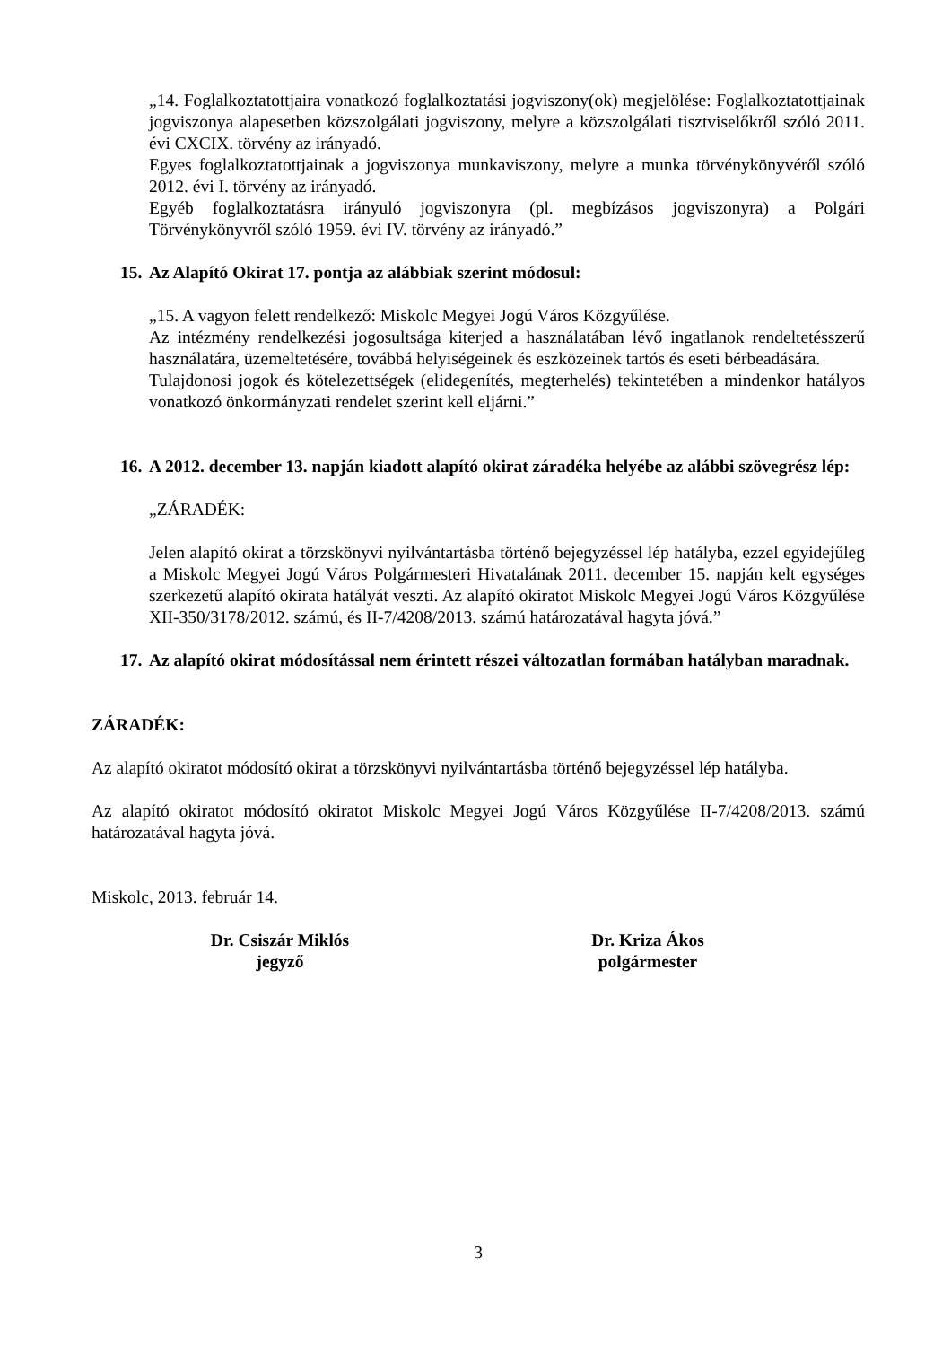„14. Foglalkoztatottjaira vonatkozó foglalkoztatási jogviszony(ok) megjelölése: Foglalkoztatottjainak jogviszonya alapesetben közszolgálati jogviszony, melyre a közszolgálati tisztviselőkről szóló 2011. évi CXCIX. törvény az irányadó.
Egyes foglalkoztatottjainak a jogviszonya munkaviszony, melyre a munka törvénykönyvéről szóló 2012. évi I. törvény az irányadó.
Egyéb foglalkoztatásra irányuló jogviszonyra (pl. megbízásos jogviszonyra) a Polgári Törvénykönyvről szóló 1959. évi IV. törvény az irányadó.”
15. Az Alapító Okirat 17. pontja az alábbiak szerint módosul:
„15. A vagyon felett rendelkező: Miskolc Megyei Jogú Város Közgyűlése.
Az intézmény rendelkezési jogosultsága kiterjed a használatában lévő ingatlanok rendeltetésszerű használatára, üzemeltetésére, továbbá helyiségeinek és eszközeinek tartós és eseti bérbeadására.
Tulajdonosi jogok és kötelezettségek (elidegenítés, megterhelés) tekintetében a mindenkor hatályos vonatkozó önkormányzati rendelet szerint kell eljárni.”
16. A 2012. december 13. napján kiadott alapító okirat záradéka helyébe az alábbi szövegrész lép:
„ZÁRADÉK:
Jelen alapító okirat a törzskönyvi nyilvántartásba történő bejegyzéssel lép hatályba, ezzel egyidejűleg a Miskolc Megyei Jogú Város Polgármesteri Hivatalának 2011. december 15. napján kelt egységes szerkezetű alapító okirata hatályát veszti. Az alapító okiratot Miskolc Megyei Jogú Város Közgyűlése XII-350/3178/2012. számú, és II-7/4208/2013. számú határozatával hagyta jóvá.”
17. Az alapító okirat módosítással nem érintett részei változatlan formában hatályban maradnak.
ZÁRADÉK:
Az alapító okiratot módosító okirat a törzskönyvi nyilvántartásba történő bejegyzéssel lép hatályba.
Az alapító okiratot módosító okiratot Miskolc Megyei Jogú Város Közgyűlése II-7/4208/2013. számú határozatával hagyta jóvá.
Miskolc, 2013. február 14.
Dr. Csiszár Miklós
jegyző
Dr. Kriza Ákos
polgármester
3